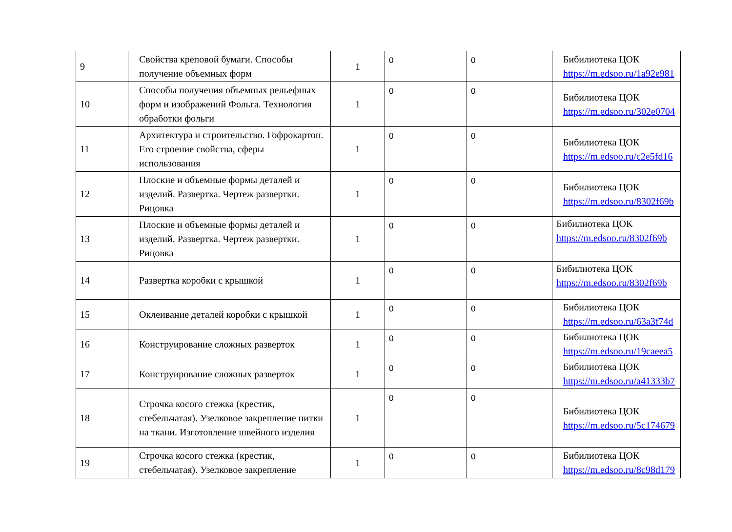| 9 | Свойства креповой бумаги. Способы получение объемных форм | 1 | 0 | 0 | Бибилиотека ЦОК https://m.edsoo.ru/1a92e981 |
| 10 | Способы получения объемных рельефных форм и изображений Фольга. Технология обработки фольги | 1 | 0 | 0 | Бибилиотека ЦОК https://m.edsoo.ru/302e0704 |
| 11 | Архитектура и строительство. Гофрокартон. Его строение свойства, сферы использования | 1 | 0 | 0 | Бибилиотека ЦОК https://m.edsoo.ru/c2e5fd16 |
| 12 | Плоские и объемные формы деталей и изделий. Развертка. Чертеж развертки. Рицовка | 1 | 0 | 0 | Бибилиотека ЦОК https://m.edsoo.ru/8302f69b |
| 13 | Плоские и объемные формы деталей и изделий. Развертка. Чертеж развертки. Рицовка | 1 | 0 | 0 | Бибилиотека ЦОК https://m.edsoo.ru/8302f69b |
| 14 | Развертка коробки с крышкой | 1 | 0 | 0 | Бибилиотека ЦОК https://m.edsoo.ru/8302f69b |
| 15 | Оклеивание деталей коробки с крышкой | 1 | 0 | 0 | Бибилиотека ЦОК https://m.edsoo.ru/63a3f74d |
| 16 | Конструирование сложных разверток | 1 | 0 | 0 | Бибилиотека ЦОК https://m.edsoo.ru/19caeea5 |
| 17 | Конструирование сложных разверток | 1 | 0 | 0 | Бибилиотека ЦОК https://m.edsoo.ru/a41333b7 |
| 18 | Строчка косого стежка (крестик, стебельчатая). Узелковое закрепление нитки на ткани. Изготовление швейного изделия | 1 | 0 | 0 | Бибилиотека ЦОК https://m.edsoo.ru/5c174679 |
| 19 | Строчка косого стежка (крестик, стебельчатая). Узелковое закрепление | 1 | 0 | 0 | Бибилиотека ЦОК https://m.edsoo.ru/8c98d179 |